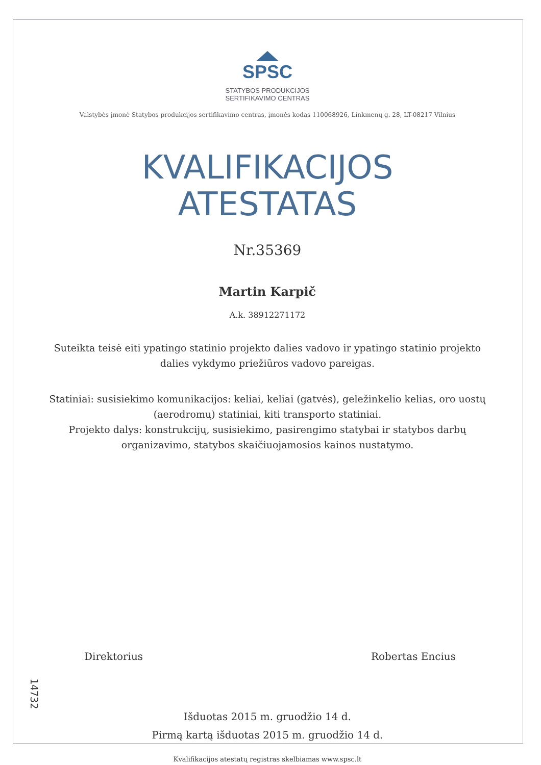SPSC
STATYBOS PRODUKCIJOS
SERTIFIKAVIMO CENTRAS
Valstybės įmonė Statybos produkcijos sertifikavimo centras, įmonės kodas 110068926, Linkmenų g. 28, LT-08217 Vilnius
KVALIFIKACIJOS
ATESTATAS
Nr.35369
Martin Karpič
A.k. 38912271172
Suteikta teisė eiti ypatingo statinio projekto dalies vadovo ir ypatingo statinio projekto dalies vykdymo priežiūros vadovo pareigas.
Statiniai: susisiekimo komunikacijos: keliai, keliai (gatvės), geležinkelio kelias, oro uostų (aerodromų) statiniai, kiti transporto statiniai.
Projekto dalys: konstrukcijų, susisiekimo, pasirengimo statybai ir statybos darbų organizavimo, statybos skaičiuojamosios kainos nustatymo.
Direktorius Robertas Encius
Išduotas 2015 m. gruodžio 14 d.
Pirmą kartą išduotas 2015 m. gruodžio 14 d.
Kvalifikacijos atestatų registras skelbiamas www.spsc.lt
14732